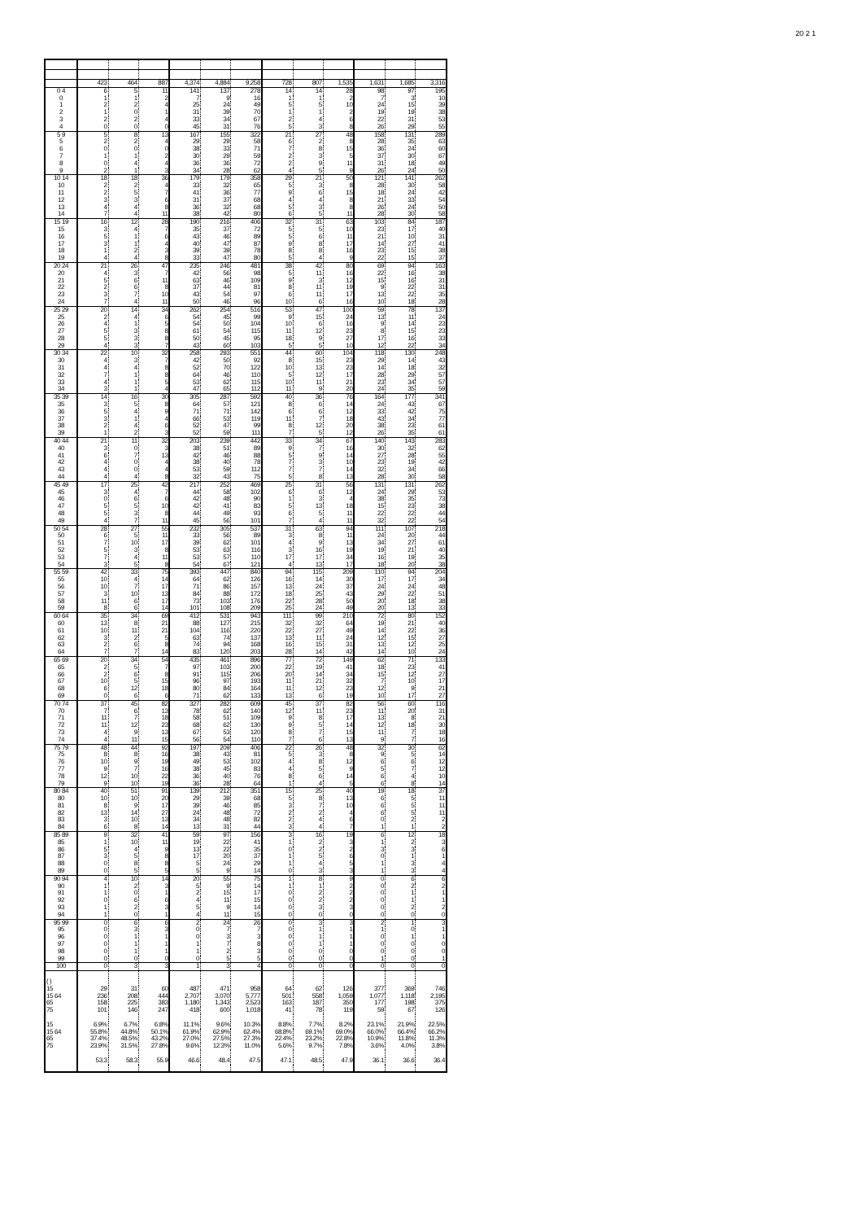20 2 1
| | 423 | 464 | 887 | 4,374 | 4,884 | 9,258 | 728 | 807 | 1,535 | 1,631 | 1,685 | 3,316 |
| 0 4 | 6 | 5 | 11 | 141 | 137 | 278 | 14 | 14 | 28 | 98 | 97 | 195 |
| 0 | 1 | 1 | 2 | 7 | 9 | 16 | 1 | 1 | 2 | 7 | 3 | 10 |
| 1 | 2 | 2 | 4 | 25 | 24 | 49 | 5 | 5 | 10 | 24 | 15 | 39 |
| 2 | 1 | 0 | 1 | 31 | 39 | 70 | 1 | 1 | 2 | 19 | 19 | 38 |
| 3 | 2 | 2 | 4 | 33 | 34 | 67 | 2 | 4 | 6 | 22 | 31 | 53 |
| 4 | 0 | 0 | 0 | 45 | 31 | 76 | 5 | 3 | 8 | 26 | 29 | 55 |
| 5 9 | 5 | 8 | 13 | 167 | 155 | 322 | 21 | 27 | 48 | 158 | 131 | 289 |
| 5 | 2 | 2 | 4 | 29 | 29 | 58 | 6 | 2 | 8 | 28 | 35 | 63 |
| 6 | 0 | 0 | 0 | 38 | 33 | 71 | 7 | 8 | 15 | 36 | 24 | 60 |
| 7 | 1 | 1 | 2 | 30 | 29 | 59 | 2 | 3 | 5 | 37 | 30 | 67 |
| 8 | 0 | 4 | 4 | 36 | 36 | 72 | 2 | 9 | 11 | 31 | 18 | 49 |
| 9 | 2 | 1 | 3 | 34 | 28 | 62 | 4 | 5 | 9 | 26 | 24 | 50 |
| 10 14 | 18 | 18 | 36 | 179 | 179 | 358 | 29 | 21 | 50 | 121 | 141 | 262 |
| 10 | 2 | 2 | 4 | 33 | 32 | 65 | 5 | 3 | 8 | 28 | 30 | 58 |
| 11 | 2 | 5 | 7 | 41 | 36 | 77 | 9 | 6 | 15 | 18 | 24 | 42 |
| 12 | 3 | 3 | 6 | 31 | 37 | 68 | 4 | 4 | 8 | 21 | 33 | 54 |
| 13 | 4 | 4 | 8 | 36 | 32 | 68 | 5 | 3 | 8 | 26 | 24 | 50 |
| 14 | 7 | 4 | 11 | 38 | 42 | 80 | 6 | 5 | 11 | 28 | 30 | 58 |
| 15 19 | 16 | 12 | 28 | 190 | 216 | 406 | 32 | 31 | 63 | 103 | 84 | 187 |
| 15 | 3 | 4 | 7 | 35 | 37 | 72 | 5 | 5 | 10 | 23 | 17 | 40 |
| 16 | 5 | 1 | 6 | 43 | 46 | 89 | 5 | 6 | 11 | 21 | 10 | 31 |
| 17 | 3 | 1 | 4 | 40 | 47 | 87 | 9 | 8 | 17 | 14 | 27 | 41 |
| 18 | 1 | 2 | 3 | 39 | 39 | 78 | 8 | 8 | 16 | 23 | 15 | 38 |
| 19 | 4 | 4 | 8 | 33 | 47 | 80 | 5 | 4 | 9 | 22 | 15 | 37 |
| 20 24 | 21 | 26 | 47 | 235 | 246 | 481 | 38 | 42 | 80 | 69 | 94 | 163 |
| 20 | 4 | 3 | 7 | 42 | 56 | 98 | 5 | 11 | 16 | 22 | 16 | 38 |
| 21 | 5 | 6 | 11 | 63 | 46 | 109 | 9 | 3 | 12 | 15 | 16 | 31 |
| 22 | 2 | 6 | 8 | 37 | 44 | 81 | 8 | 11 | 19 | 9 | 22 | 31 |
| 23 | 3 | 7 | 10 | 43 | 54 | 97 | 6 | 11 | 17 | 13 | 22 | 35 |
| 24 | 7 | 4 | 11 | 50 | 46 | 96 | 10 | 6 | 16 | 10 | 18 | 28 |
| 25 29 | 20 | 14 | 34 | 262 | 254 | 516 | 53 | 47 | 100 | 59 | 78 | 137 |
| 25 | 2 | 4 | 6 | 54 | 45 | 99 | 9 | 15 | 24 | 13 | 11 | 24 |
| 26 | 4 | 1 | 5 | 54 | 50 | 104 | 10 | 6 | 16 | 9 | 14 | 23 |
| 27 | 5 | 3 | 8 | 61 | 54 | 115 | 11 | 12 | 23 | 8 | 15 | 23 |
| 28 | 5 | 3 | 8 | 50 | 45 | 95 | 18 | 9 | 27 | 17 | 16 | 33 |
| 29 | 4 | 3 | 7 | 43 | 60 | 103 | 5 | 5 | 10 | 12 | 22 | 34 |
| 30 34 | 22 | 10 | 32 | 258 | 293 | 551 | 44 | 60 | 104 | 118 | 130 | 248 |
| 30 | 4 | 3 | 7 | 42 | 50 | 92 | 8 | 15 | 23 | 29 | 14 | 43 |
| 31 | 4 | 4 | 8 | 52 | 70 | 122 | 10 | 13 | 23 | 14 | 18 | 32 |
| 32 | 7 | 1 | 8 | 64 | 46 | 110 | 5 | 12 | 17 | 28 | 29 | 57 |
| 33 | 4 | 1 | 5 | 53 | 62 | 115 | 10 | 11 | 21 | 23 | 34 | 57 |
| 34 | 3 | 1 | 4 | 47 | 65 | 112 | 11 | 9 | 20 | 24 | 35 | 59 |
| 35 39 | 14 | 16 | 30 | 305 | 287 | 592 | 40 | 36 | 76 | 164 | 177 | 341 |
| 35 | 3 | 5 | 8 | 64 | 57 | 121 | 8 | 6 | 14 | 24 | 43 | 67 |
| 36 | 5 | 4 | 9 | 71 | 71 | 142 | 6 | 6 | 12 | 33 | 42 | 75 |
| 37 | 3 | 1 | 4 | 66 | 53 | 119 | 11 | 7 | 18 | 43 | 34 | 77 |
| 38 | 2 | 4 | 6 | 52 | 47 | 99 | 8 | 12 | 20 | 38 | 23 | 61 |
| 39 | 1 | 2 | 3 | 52 | 59 | 111 | 7 | 5 | 12 | 26 | 35 | 61 |
| 40 44 | 21 | 11 | 32 | 203 | 239 | 442 | 33 | 34 | 67 | 140 | 143 | 283 |
| 40 | 3 | 0 | 3 | 38 | 51 | 89 | 9 | 7 | 16 | 30 | 32 | 62 |
| 41 | 6 | 7 | 13 | 42 | 46 | 88 | 5 | 9 | 14 | 27 | 28 | 55 |
| 42 | 4 | 0 | 4 | 38 | 40 | 78 | 7 | 3 | 10 | 23 | 19 | 42 |
| 43 | 4 | 0 | 4 | 53 | 59 | 112 | 7 | 7 | 14 | 32 | 34 | 66 |
| 44 | 4 | 4 | 8 | 32 | 43 | 75 | 5 | 8 | 13 | 28 | 30 | 58 |
| 45 49 | 17 | 25 | 42 | 217 | 252 | 469 | 25 | 31 | 56 | 131 | 131 | 262 |
| 45 | 3 | 4 | 7 | 44 | 58 | 102 | 6 | 6 | 12 | 24 | 29 | 53 |
| 46 | 0 | 6 | 6 | 42 | 48 | 90 | 1 | 3 | 4 | 38 | 35 | 73 |
| 47 | 5 | 5 | 10 | 42 | 41 | 83 | 5 | 13 | 18 | 15 | 23 | 38 |
| 48 | 5 | 3 | 8 | 44 | 49 | 93 | 6 | 5 | 11 | 22 | 22 | 44 |
| 49 | 4 | 7 | 11 | 45 | 56 | 101 | 7 | 4 | 11 | 32 | 22 | 54 |
| 50 54 | 28 | 27 | 55 | 232 | 305 | 537 | 31 | 63 | 94 | 111 | 107 | 218 |
| 50 | 6 | 5 | 11 | 33 | 56 | 89 | 3 | 8 | 11 | 24 | 20 | 44 |
| 51 | 7 | 10 | 17 | 39 | 62 | 101 | 4 | 9 | 13 | 34 | 27 | 61 |
| 52 | 5 | 3 | 8 | 53 | 63 | 116 | 3 | 16 | 19 | 19 | 21 | 40 |
| 53 | 7 | 4 | 11 | 53 | 57 | 110 | 17 | 17 | 34 | 16 | 19 | 35 |
| 54 | 3 | 5 | 8 | 54 | 67 | 121 | 4 | 13 | 17 | 18 | 20 | 38 |
| 55 59 | 42 | 33 | 75 | 393 | 447 | 840 | 94 | 115 | 209 | 110 | 94 | 204 |
| 55 | 10 | 4 | 14 | 64 | 62 | 126 | 16 | 14 | 30 | 17 | 17 | 34 |
| 56 | 10 | 7 | 17 | 71 | 86 | 157 | 13 | 24 | 37 | 24 | 24 | 48 |
| 57 | 3 | 10 | 13 | 84 | 88 | 172 | 18 | 25 | 43 | 29 | 22 | 51 |
| 58 | 11 | 6 | 17 | 73 | 103 | 176 | 22 | 28 | 50 | 20 | 18 | 38 |
| 59 | 8 | 6 | 14 | 101 | 108 | 209 | 25 | 24 | 49 | 20 | 13 | 33 |
| 60 64 | 35 | 34 | 69 | 412 | 531 | 943 | 111 | 99 | 210 | 72 | 80 | 152 |
| 60 | 13 | 8 | 21 | 88 | 127 | 215 | 32 | 32 | 64 | 19 | 21 | 40 |
| 61 | 10 | 11 | 21 | 104 | 116 | 220 | 22 | 27 | 49 | 14 | 22 | 36 |
| 62 | 3 | 2 | 5 | 63 | 74 | 137 | 13 | 11 | 24 | 12 | 15 | 27 |
| 63 | 2 | 6 | 8 | 74 | 94 | 168 | 16 | 15 | 31 | 13 | 12 | 25 |
| 64 | 7 | 7 | 14 | 83 | 120 | 203 | 28 | 14 | 42 | 14 | 10 | 24 |
| 65 69 | 20 | 34 | 54 | 435 | 461 | 896 | 77 | 72 | 149 | 62 | 71 | 133 |
| 65 | 2 | 5 | 7 | 97 | 103 | 200 | 22 | 19 | 41 | 18 | 23 | 41 |
| 66 | 2 | 6 | 8 | 91 | 115 | 206 | 20 | 14 | 34 | 15 | 12 | 27 |
| 67 | 10 | 5 | 15 | 96 | 97 | 193 | 11 | 21 | 32 | 7 | 10 | 17 |
| 68 | 6 | 12 | 18 | 80 | 84 | 164 | 11 | 12 | 23 | 12 | 9 | 21 |
| 69 | 0 | 6 | 6 | 71 | 62 | 133 | 13 | 6 | 19 | 10 | 17 | 27 |
| 70 74 | 37 | 45 | 82 | 327 | 282 | 609 | 45 | 37 | 82 | 56 | 60 | 116 |
| 70 | 7 | 6 | 13 | 78 | 62 | 140 | 12 | 11 | 23 | 11 | 20 | 31 |
| 71 | 11 | 7 | 18 | 58 | 51 | 109 | 9 | 8 | 17 | 13 | 8 | 21 |
| 72 | 11 | 12 | 23 | 68 | 62 | 130 | 9 | 5 | 14 | 12 | 18 | 30 |
| 73 | 4 | 9 | 13 | 67 | 53 | 120 | 8 | 7 | 15 | 11 | 7 | 18 |
| 74 | 4 | 11 | 15 | 56 | 54 | 110 | 7 | 6 | 13 | 9 | 7 | 16 |
| 75 79 | 48 | 44 | 92 | 197 | 209 | 406 | 22 | 26 | 48 | 32 | 30 | 62 |
| 75 | 8 | 8 | 16 | 38 | 43 | 81 | 5 | 3 | 8 | 9 | 5 | 14 |
| 76 | 10 | 9 | 19 | 49 | 53 | 102 | 4 | 8 | 12 | 6 | 6 | 12 |
| 77 | 9 | 7 | 16 | 38 | 45 | 83 | 4 | 5 | 9 | 5 | 7 | 12 |
| 78 | 12 | 10 | 22 | 36 | 40 | 76 | 8 | 6 | 14 | 6 | 4 | 10 |
| 79 | 9 | 10 | 19 | 36 | 28 | 64 | 1 | 4 | 5 | 6 | 8 | 14 |
| 80 84 | 40 | 51 | 91 | 139 | 212 | 351 | 15 | 25 | 40 | 19 | 18 | 37 |
| 80 | 10 | 10 | 20 | 29 | 39 | 68 | 5 | 8 | 13 | 6 | 5 | 11 |
| 81 | 8 | 9 | 17 | 39 | 46 | 85 | 3 | 7 | 10 | 6 | 5 | 11 |
| 82 | 13 | 14 | 27 | 24 | 48 | 72 | 2 | 2 | 4 | 6 | 5 | 11 |
| 83 | 3 | 10 | 13 | 34 | 48 | 82 | 2 | 4 | 6 | 0 | 2 | 2 |
| 84 | 6 | 8 | 14 | 13 | 31 | 44 | 3 | 4 | 7 | 1 | 1 | 2 |
| 85 89 | 9 | 32 | 41 | 59 | 97 | 156 | 3 | 16 | 19 | 6 | 12 | 18 |
| 85 | 1 | 10 | 11 | 19 | 22 | 41 | 1 | 2 | 3 | 1 | 2 | 3 |
| 86 | 5 | 4 | 9 | 13 | 22 | 35 | 0 | 2 | 2 | 3 | 3 | 6 |
| 87 | 3 | 5 | 8 | 17 | 20 | 37 | 1 | 5 | 6 | 0 | 1 | 1 |
| 88 | 0 | 8 | 8 | 5 | 24 | 29 | 1 | 4 | 5 | 1 | 3 | 4 |
| 89 | 0 | 5 | 5 | 5 | 9 | 14 | 0 | 3 | 3 | 1 | 3 | 4 |
| 90 94 | 4 | 10 | 14 | 20 | 55 | 75 | 1 | 8 | 9 | 0 | 6 | 6 |
| 90 | 1 | 2 | 3 | 5 | 9 | 14 | 1 | 1 | 2 | 0 | 2 | 2 |
| 91 | 1 | 0 | 1 | 2 | 15 | 17 | 0 | 2 | 2 | 0 | 1 | 1 |
| 92 | 0 | 6 | 6 | 4 | 11 | 15 | 0 | 2 | 2 | 0 | 1 | 1 |
| 93 | 1 | 2 | 3 | 5 | 9 | 14 | 0 | 3 | 3 | 0 | 2 | 2 |
| 94 | 1 | 0 | 1 | 4 | 11 | 15 | 0 | 0 | 0 | 0 | 0 | 0 |
| 95 99 | 0 | 6 | 6 | 2 | 24 | 26 | 0 | 3 | 3 | 2 | 1 | 3 |
| 95 | 0 | 3 | 3 | 0 | 7 | 7 | 0 | 1 | 1 | 1 | 0 | 1 |
| 96 | 0 | 1 | 1 | 0 | 3 | 3 | 0 | 1 | 1 | 0 | 1 | 1 |
| 97 | 0 | 1 | 1 | 1 | 7 | 8 | 0 | 1 | 1 | 0 | 0 | 0 |
| 98 | 0 | 1 | 1 | 1 | 2 | 3 | 0 | 0 | 0 | 0 | 0 | 0 |
| 99 | 0 | 0 | 0 | 0 | 5 | 5 | 0 | 0 | 0 | 1 | 0 | 1 |
| 100 | 0 | 3 | 3 | 1 | 3 | 4 | 0 | 0 | 0 | 0 | 0 | 0 |
| ( ) | | | | | | | | | | | | |
| 15 | 29 | 31 | 60 | 487 | 471 | 958 | 64 | 62 | 126 | 377 | 369 | 746 |
| 15 64 | 236 | 208 | 444 | 2,707 | 3,070 | 5,777 | 501 | 558 | 1,059 | 1,077 | 1,118 | 2,195 |
| 65 | 158 | 225 | 383 | 1,180 | 1,343 | 2,523 | 163 | 187 | 350 | 177 | 198 | 375 |
| 75 | 101 | 146 | 247 | 418 | 600 | 1,018 | 41 | 78 | 119 | 59 | 67 | 126 |
| 15 | 6.9% | 6.7% | 6.8% | 11.1% | 9.6% | 10.3% | 8.8% | 7.7% | 8.2% | 23.1% | 21.9% | 22.5% |
| 15 64 | 55.8% | 44.8% | 50.1% | 61.9% | 62.9% | 62.4% | 68.8% | 69.1% | 69.0% | 66.0% | 66.4% | 66.2% |
| 65 | 37.4% | 48.5% | 43.2% | 27.0% | 27.5% | 27.3% | 22.4% | 23.2% | 22.8% | 10.9% | 11.8% | 11.3% |
| 75 | 23.9% | 31.5% | 27.8% | 9.6% | 12.3% | 11.0% | 5.6% | 9.7% | 7.8% | 3.6% | 4.0% | 3.8% |
| | 53.3 | 58.3 | 55.9 | 46.6 | 48.4 | 47.5 | 47.1 | 48.5 | 47.9 | 36.1 | 36.6 | 36.4 |